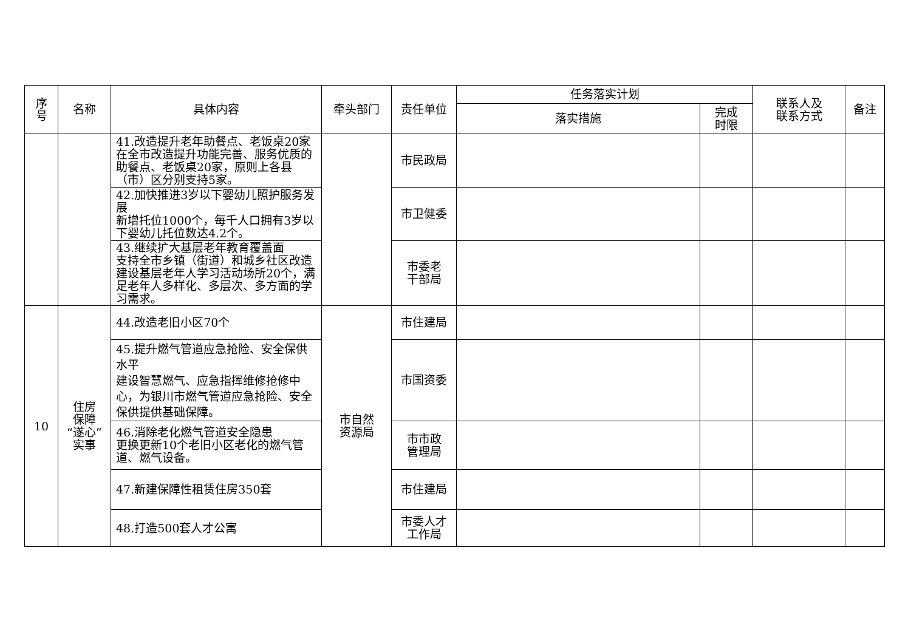| 序 号 | 名称 | 具体内容 | 牵头部门 | 责任单位 | 任务落实计划 | | 联系人及 联系方式 | 备注 |
| --- | --- | --- | --- | --- | --- | --- | --- | --- |
| | | | | | 落实措施 | 完成 时限 | | |
| | | 41.改造提升老年助餐点、老饭桌20家 在全市改造提升功能完善、服务优质的助餐点、老饭桌20家，原则上各县（市）区分别支持5家。 | | 市民政局 | | | | |
| | | 42.加快推进3岁以下婴幼儿照护服务发展 新增托位1000个，每千人口拥有3岁以下婴幼儿托位数达4.2个。 | | 市卫健委 | | | | |
| | | 43.继续扩大基层老年教育覆盖面 支持全市乡镇（街道）和城乡社区改造建设基层老年人学习活动场所20个，满足老年人多样化、多层次、多方面的学习需求。 | | 市委老 干部局 | | | | |
| 10 | 住房 保障 “遂心” 实事 | 44.改造老旧小区70个 | 市自然 资源局 | 市住建局 | | | | |
| | | 45.提升燃气管道应急抢险、安全保供水平 建设智慧燃气、应急指挥维修抢修中心，为银川市燃气管道应急抢险、安全保供提供基础保障。 | | 市国资委 | | | | |
| | | 46.消除老化燃气管道安全隐患 更换更新10个老旧小区老化的燃气管道、燃气设备。 | | 市市政 管理局 | | | | |
| | | 47.新建保障性租赁住房350套 | | 市住建局 | | | | |
| | | 48.打造500套人才公寓 | | 市委人才 工作局 | | | | |